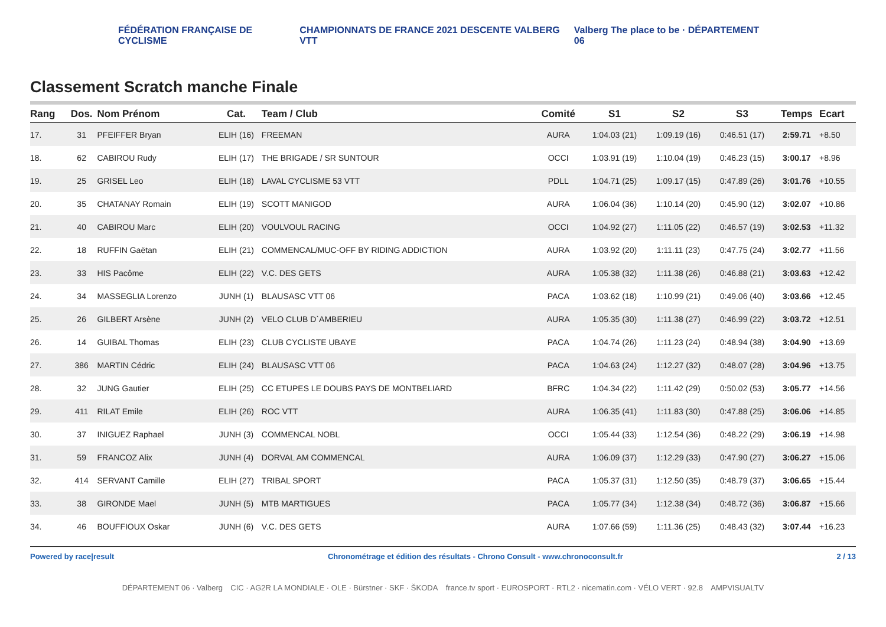FÉDÉRATION FRANÇAISE DE CYCLISME
CHAMPIONNATS DE FRANCE 2021 DESCENTE VALBERG VTT
Valberg The place to be · DÉPARTEMENT 06
Classement Scratch manche Finale
| Rang | Dos. | Nom Prénom | Cat. | Team / Club | Comité | S1 | S2 | S3 | Temps | Ecart |
| --- | --- | --- | --- | --- | --- | --- | --- | --- | --- | --- |
| 17. | 31 | PFEIFFER Bryan | ELIH (16) | FREEMAN | AURA | 1:04.03 (21) | 1:09.19 (16) | 0:46.51 (17) | 2:59.71 | +8.50 |
| 18. | 62 | CABIROU Rudy | ELIH (17) | THE BRIGADE / SR SUNTOUR | OCCI | 1:03.91 (19) | 1:10.04 (19) | 0:46.23 (15) | 3:00.17 | +8.96 |
| 19. | 25 | GRISEL Leo | ELIH (18) | LAVAL CYCLISME 53 VTT | PDLL | 1:04.71 (25) | 1:09.17 (15) | 0:47.89 (26) | 3:01.76 | +10.55 |
| 20. | 35 | CHATANAY Romain | ELIH (19) | SCOTT MANIGOD | AURA | 1:06.04 (36) | 1:10.14 (20) | 0:45.90 (12) | 3:02.07 | +10.86 |
| 21. | 40 | CABIROU Marc | ELIH (20) | VOULVOUL RACING | OCCI | 1:04.92 (27) | 1:11.05 (22) | 0:46.57 (19) | 3:02.53 | +11.32 |
| 22. | 18 | RUFFIN Gaëtan | ELIH (21) | COMMENCAL/MUC-OFF BY RIDING ADDICTION | AURA | 1:03.92 (20) | 1:11.11 (23) | 0:47.75 (24) | 3:02.77 | +11.56 |
| 23. | 33 | HIS Pacôme | ELIH (22) | V.C. DES GETS | AURA | 1:05.38 (32) | 1:11.38 (26) | 0:46.88 (21) | 3:03.63 | +12.42 |
| 24. | 34 | MASSEGLIA Lorenzo | JUNH (1) | BLAUSASC VTT 06 | PACA | 1:03.62 (18) | 1:10.99 (21) | 0:49.06 (40) | 3:03.66 | +12.45 |
| 25. | 26 | GILBERT Arsène | JUNH (2) | VELO CLUB D`AMBERIEU | AURA | 1:05.35 (30) | 1:11.38 (27) | 0:46.99 (22) | 3:03.72 | +12.51 |
| 26. | 14 | GUIBAL Thomas | ELIH (23) | CLUB CYCLISTE UBAYE | PACA | 1:04.74 (26) | 1:11.23 (24) | 0:48.94 (38) | 3:04.90 | +13.69 |
| 27. | 386 | MARTIN Cédric | ELIH (24) | BLAUSASC VTT 06 | PACA | 1:04.63 (24) | 1:12.27 (32) | 0:48.07 (28) | 3:04.96 | +13.75 |
| 28. | 32 | JUNG Gautier | ELIH (25) | CC ETUPES LE DOUBS PAYS DE MONTBELIARD | BFRC | 1:04.34 (22) | 1:11.42 (29) | 0:50.02 (53) | 3:05.77 | +14.56 |
| 29. | 411 | RILAT Emile | ELIH (26) | ROC VTT | AURA | 1:06.35 (41) | 1:11.83 (30) | 0:47.88 (25) | 3:06.06 | +14.85 |
| 30. | 37 | INIGUEZ Raphael | JUNH (3) | COMMENCAL NOBL | OCCI | 1:05.44 (33) | 1:12.54 (36) | 0:48.22 (29) | 3:06.19 | +14.98 |
| 31. | 59 | FRANCOZ Alix | JUNH (4) | DORVAL AM COMMENCAL | AURA | 1:06.09 (37) | 1:12.29 (33) | 0:47.90 (27) | 3:06.27 | +15.06 |
| 32. | 414 | SERVANT Camille | ELIH (27) | TRIBAL SPORT | PACA | 1:05.37 (31) | 1:12.50 (35) | 0:48.79 (37) | 3:06.65 | +15.44 |
| 33. | 38 | GIRONDE Mael | JUNH (5) | MTB MARTIGUES | PACA | 1:05.77 (34) | 1:12.38 (34) | 0:48.72 (36) | 3:06.87 | +15.66 |
| 34. | 46 | BOUFFIOUX Oskar | JUNH (6) | V.C. DES GETS | AURA | 1:07.66 (59) | 1:11.36 (25) | 0:48.43 (32) | 3:07.44 | +16.23 |
Powered by race|result Chronométrage et édition des résultats - Chrono Consult - www.chronoconsult.fr 2 / 13
DÉPARTEMENT 06 · Valberg CIC · AG2R LA MONDIALE · OLE · Bürstner · SKF · ŠKODA france.tv sport · EUROSPORT · RTL2 · nicematin.com · VÉLO VERT · 92.8 AMPVISUALTV